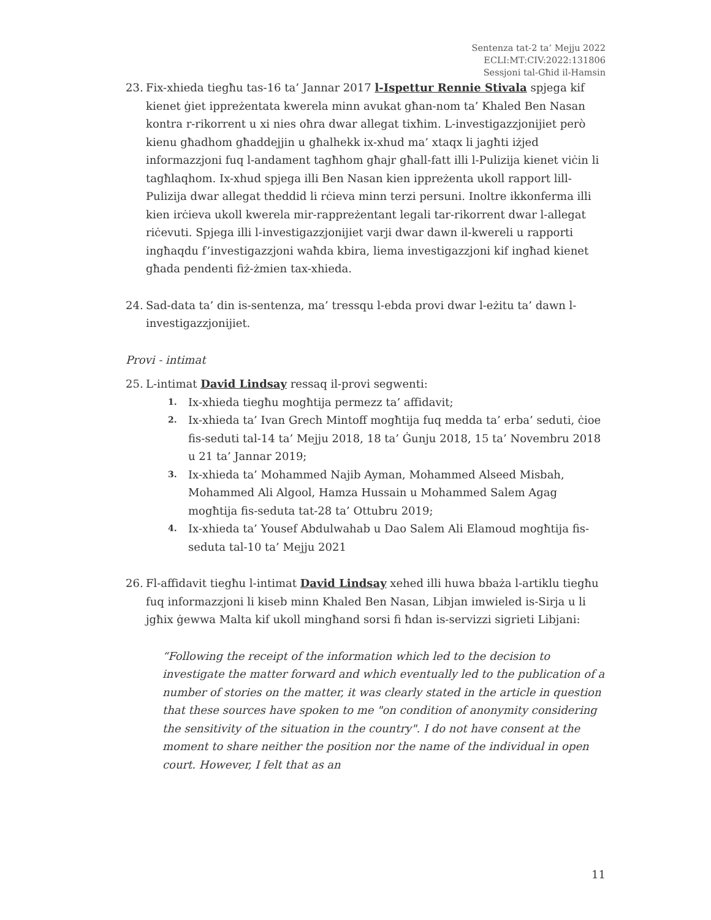Sentenza tat-2 ta’ Mejju 2022
ECLI:MT:CIV:2022:131806
Sessjoni tal-Għid il-Hamsin
23. Fix-xhieda tiegħu tas-16 ta’ Jannar 2017 l-Ispettur Rennie Stivala spjega kif kienet ġiet ippreżentata kwerela minn avukat għan-nom ta’ Khaled Ben Nasan kontra r-rikorrent u xi nies oħra dwar allegat tixħim. L-investigazzjonijiet però kienu għadhom għaddejjin u għalhekk ix-xhud ma’ xtaqx li jagħti iżjed informazzjoni fuq l-andament tagħhom għajr għall-fatt illi l-Pulizija kienet viċin li tagħlaqhom. Ix-xhud spjega illi Ben Nasan kien ippreżenta ukoll rapport lill-Pulizija dwar allegat theddid li rċieva minn terzi persuni. Inoltre ikkonferma illi kien irċieva ukoll kwerela mir-rappreżentant legali tar-rikorrent dwar l-allegat riċevuti. Spjega illi l-investigazzjonijiet varji dwar dawn il-kwereli u rapporti ingħaqdu f’investigazzjoni waħda kbira, liema investigazzjoni kif ingħad kienet għada pendenti fiż-żmien tax-xhieda.
24. Sad-data ta’ din is-sentenza, ma’ tressqu l-ebda provi dwar l-eżitu ta’ dawn l-investigazzjonijiet.
Provi - intimat
25. L-intimat David Lindsay ressaq il-provi segwenti:
1. Ix-xhieda tiegħu mogħtija permezz ta’ affidavit;
2. Ix-xhieda ta’ Ivan Grech Mintoff mogħtija fuq medda ta’ erba’ seduti, ċioe fis-seduti tal-14 ta’ Mejju 2018, 18 ta’ Ġunju 2018, 15 ta’ Novembru 2018 u 21 ta’ Jannar 2019;
3. Ix-xhieda ta’ Mohammed Najib Ayman, Mohammed Alseed Misbah, Mohammed Ali Algool, Hamza Hussain u Mohammed Salem Agag mogħtija fis-seduta tat-28 ta’ Ottubru 2019;
4. Ix-xhieda ta’ Yousef Abdulwahab u Dao Salem Ali Elamoud mogħtija fis-seduta tal-10 ta’ Mejju 2021
26. Fl-affidavit tiegħu l-intimat David Lindsay xehed illi huwa bbaża l-artiklu tiegħu fuq informazzjoni li kiseb minn Khaled Ben Nasan, Libjan imwieled is-Sirja u li jgħix ġewwa Malta kif ukoll mingħand sorsi fi ħdan is-servizzi sigrieti Libjani:
“Following the receipt of the information which led to the decision to investigate the matter forward and which eventually led to the publication of a number of stories on the matter, it was clearly stated in the article in question that these sources have spoken to me "on condition of anonymity considering the sensitivity of the situation in the country". I do not have consent at the moment to share neither the position nor the name of the individual in open court. However, I felt that as an
11